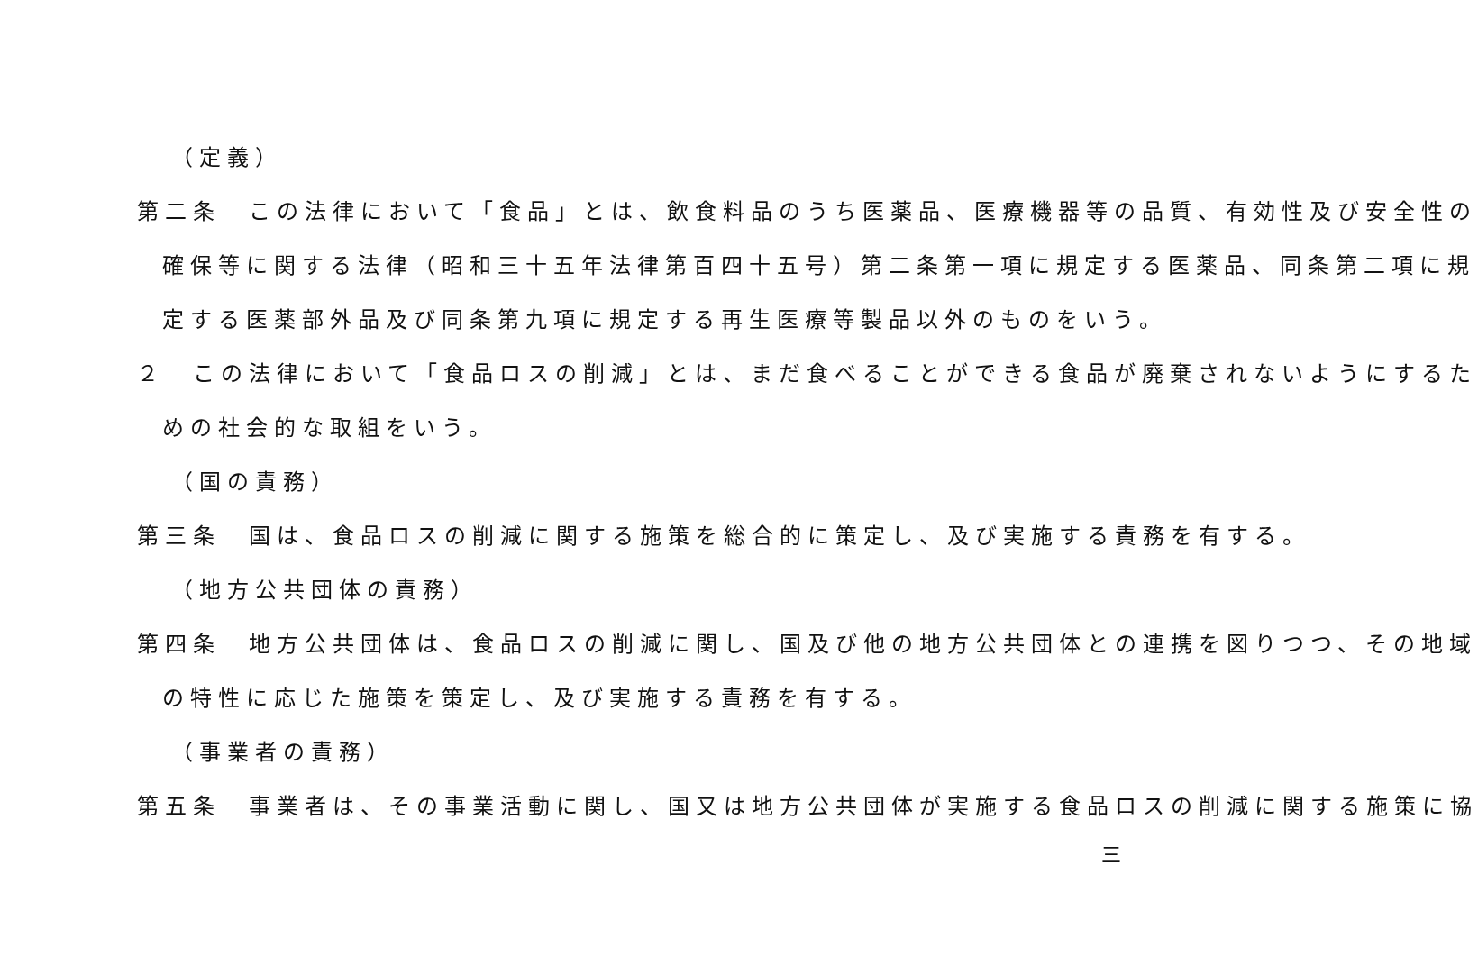（定義）
第二条　この法律において「食品」とは、飲食料品のうち医薬品、医療機器等の品質、有効性及び安全性の
確保等に関する法律（昭和三十五年法律第百四十五号）第二条第一項に規定する医薬品、同条第二項に規
定する医薬部外品及び同条第九項に規定する再生医療等製品以外のものをいう。
２　この法律において「食品ロスの削減」とは、まだ食べることができる食品が廃棄されないようにするた
めの社会的な取組をいう。
（国の責務）
第三条　国は、食品ロスの削減に関する施策を総合的に策定し、及び実施する責務を有する。
（地方公共団体の責務）
第四条　地方公共団体は、食品ロスの削減に関し、国及び他の地方公共団体との連携を図りつつ、その地域
の特性に応じた施策を策定し、及び実施する責務を有する。
（事業者の責務）
第五条　事業者は、その事業活動に関し、国又は地方公共団体が実施する食品ロスの削減に関する施策に協
三